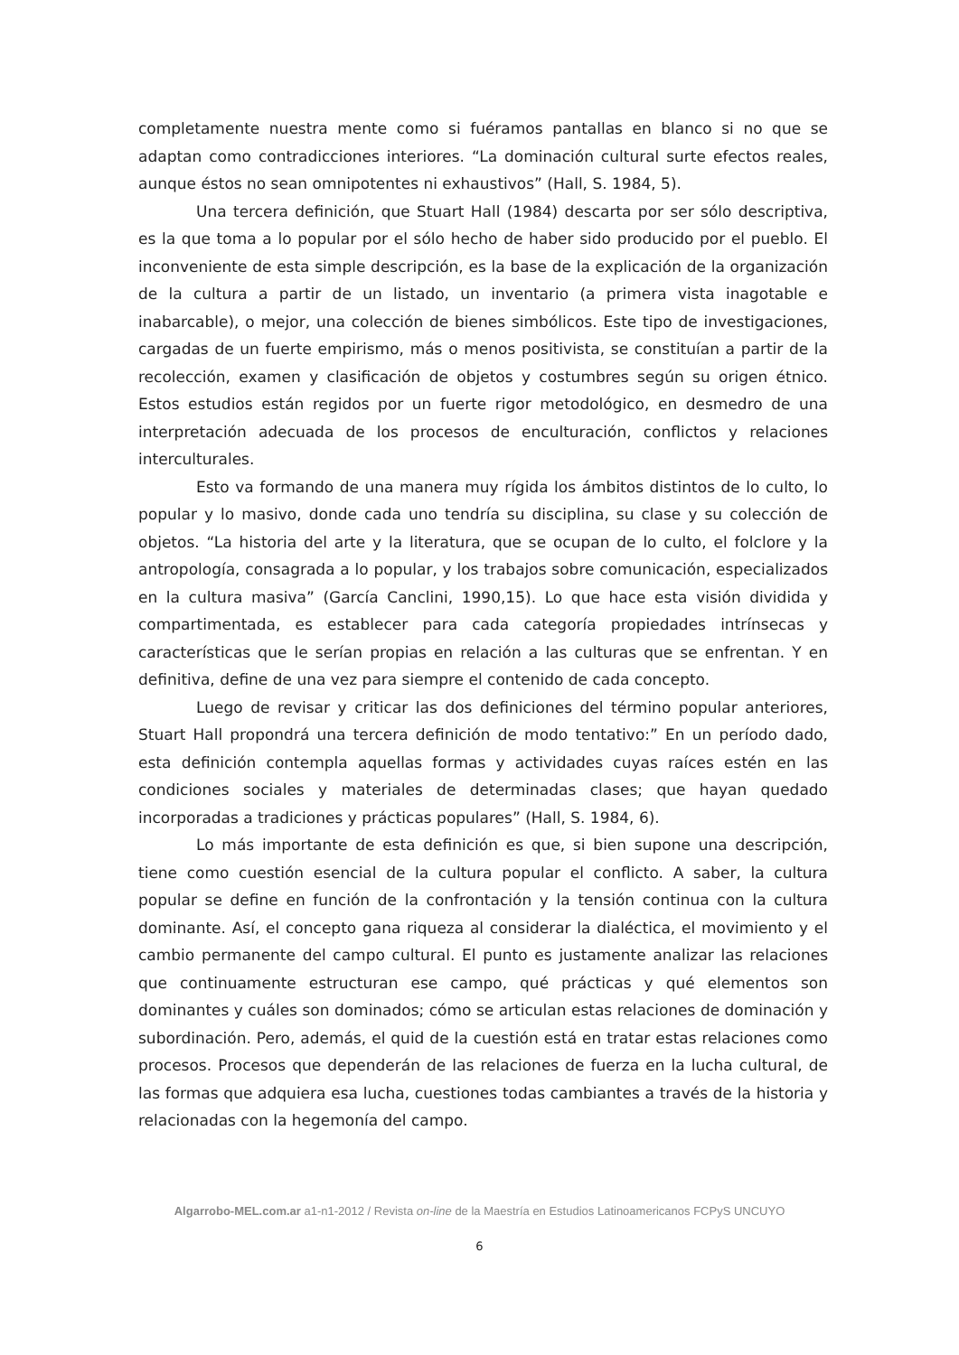completamente nuestra mente como si fuéramos pantallas en blanco si no que se adaptan como contradicciones interiores. “La dominación cultural surte efectos reales, aunque éstos no sean omnipotentes ni exhaustivos” (Hall, S. 1984, 5).
Una tercera definición, que Stuart Hall (1984) descarta por ser sólo descriptiva, es la que toma a lo popular por el sólo hecho de haber sido producido por el pueblo. El inconveniente de esta simple descripción, es la base de la explicación de la organización de la cultura a partir de un listado, un inventario (a primera vista inagotable e inabarcable), o mejor, una colección de bienes simbólicos. Este tipo de investigaciones, cargadas de un fuerte empirismo, más o menos positivista, se constituían a partir de la recolección, examen y clasificación de objetos y costumbres según su origen étnico. Estos estudios están regidos por un fuerte rigor metodológico, en desmedro de una interpretación adecuada de los procesos de enculturación, conflictos y relaciones interculturales.
Esto va formando de una manera muy rígida los ámbitos distintos de lo culto, lo popular y lo masivo, donde cada uno tendría su disciplina, su clase y su colección de objetos. “La historia del arte y la literatura, que se ocupan de lo culto, el folclore y la antropología, consagrada a lo popular, y los trabajos sobre comunicación, especializados en la cultura masiva” (García Canclini, 1990,15). Lo que hace esta visión dividida y compartimentada, es establecer para cada categoría propiedades intrínsecas y características que le serían propias en relación a las culturas que se enfrentan. Y en definitiva, define de una vez para siempre el contenido de cada concepto.
Luego de revisar y criticar las dos definiciones del término popular anteriores, Stuart Hall propondrá una tercera definición de modo tentativo:” En un período dado, esta definición contempla aquellas formas y actividades cuyas raíces estén en las condiciones sociales y materiales de determinadas clases; que hayan quedado incorporadas a tradiciones y prácticas populares” (Hall, S. 1984, 6).
Lo más importante de esta definición es que, si bien supone una descripción, tiene como cuestión esencial de la cultura popular el conflicto. A saber, la cultura popular se define en función de la confrontación y la tensión continua con la cultura dominante. Así, el concepto gana riqueza al considerar la dialéctica, el movimiento y el cambio permanente del campo cultural. El punto es justamente analizar las relaciones que continuamente estructuran ese campo, qué prácticas y qué elementos son dominantes y cuáles son dominados; cómo se articulan estas relaciones de dominación y subordinación. Pero, además, el quid de la cuestión está en tratar estas relaciones como procesos. Procesos que dependerán de las relaciones de fuerza en la lucha cultural, de las formas que adquiera esa lucha, cuestiones todas cambiantes a través de la historia y relacionadas con la hegemonía del campo.
Algarrobo-MEL.com.ar a1-n1-2012 / Revista on-line de la Maestría en Estudios Latinoamericanos FCPyS UNCUYO
6